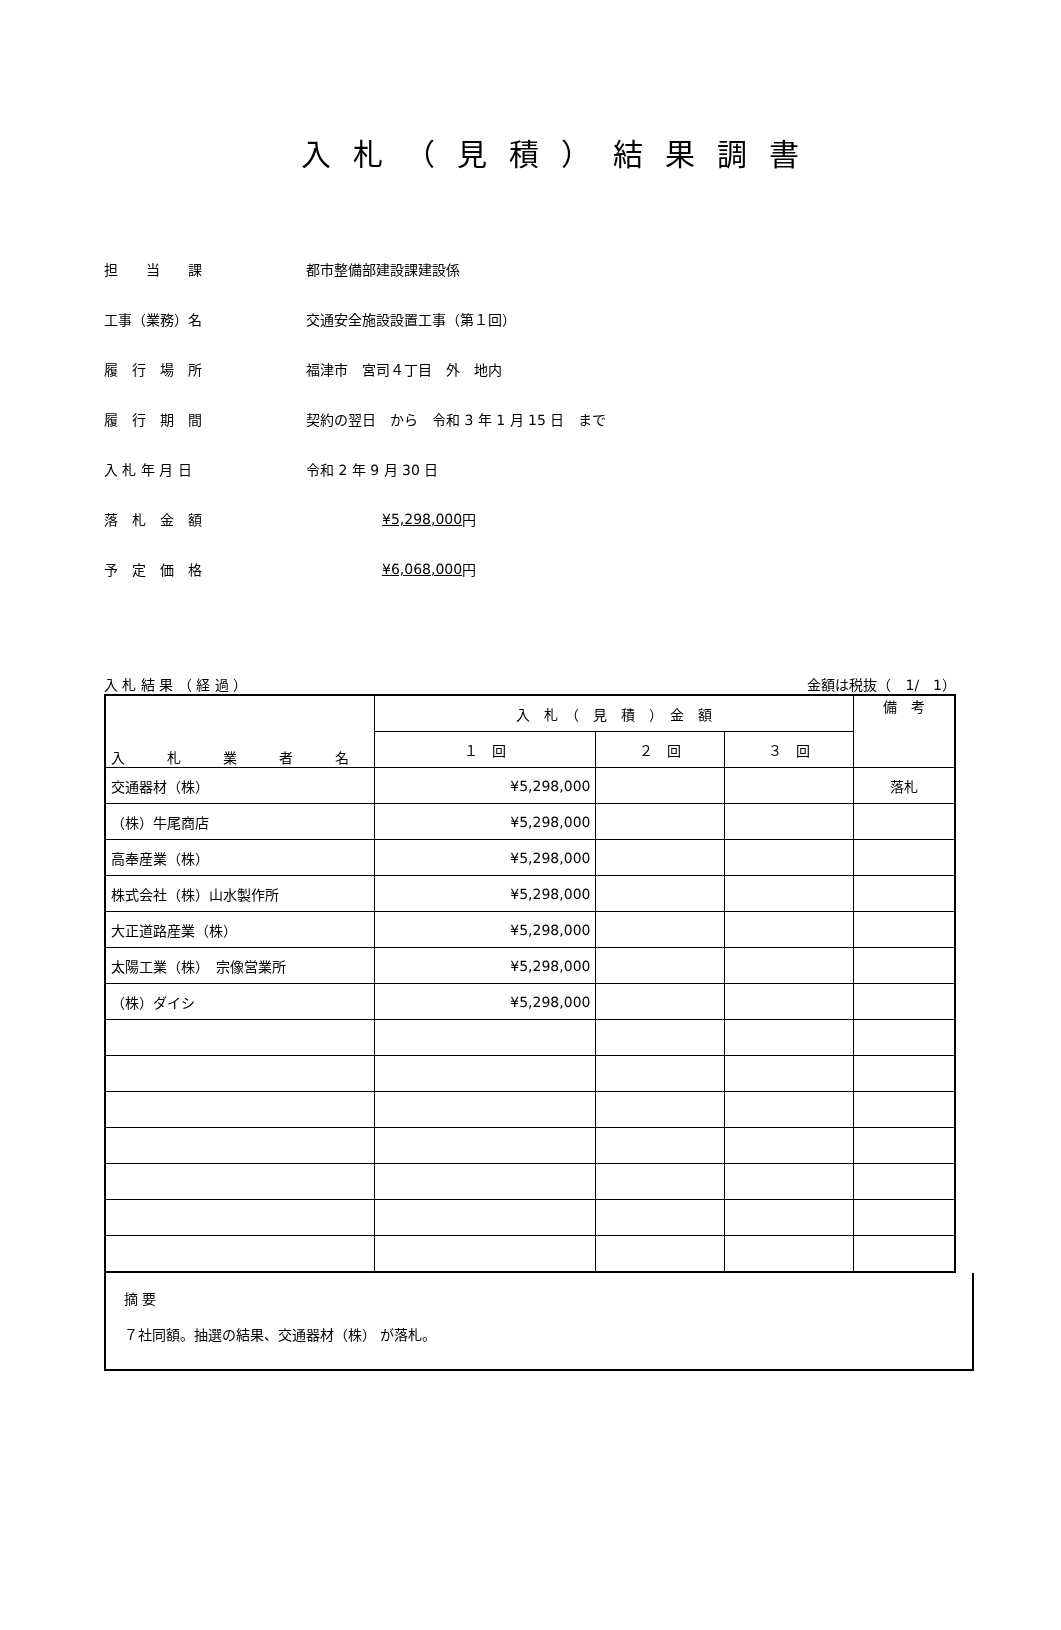入札（見積）結果調書
担　　当　　課 都市整備部建設課建設係
工事（業務）名 交通安全施設設置工事（第１回）
履　行　場　所 福津市　宮司４丁目　外　地内
履　行　期　間 契約の翌日　から　令和 3 年 1 月 15 日　まで
入 札 年 月 日 令和 2 年 9 月 30 日
落　札　金　額 ¥5,298,000 円
予　定　価　格 ¥6,068,000 円
入 札 結 果 （ 経 過 ） 金額は税抜（　1/　1）
| 入 札 業 者 名 | 入 札 （ 見 積 ） 金 額 | | | 備 考 |
| --- | --- | --- | --- | --- |
| | １ 回 | ２ 回 | ３ 回 | |
| 交通器材（株） | ¥5,298,000 | | | 落札 |
| （株）牛尾商店 | ¥5,298,000 | | | |
| 高奉産業（株） | ¥5,298,000 | | | |
| 株式会社（株）山水製作所 | ¥5,298,000 | | | |
| 大正道路産業（株） | ¥5,298,000 | | | |
| 太陽工業（株） 宗像営業所 | ¥5,298,000 | | | |
| （株）ダイシ | ¥5,298,000 | | | |
摘 要
７社同額。抽選の結果、交通器材（株） が落札。